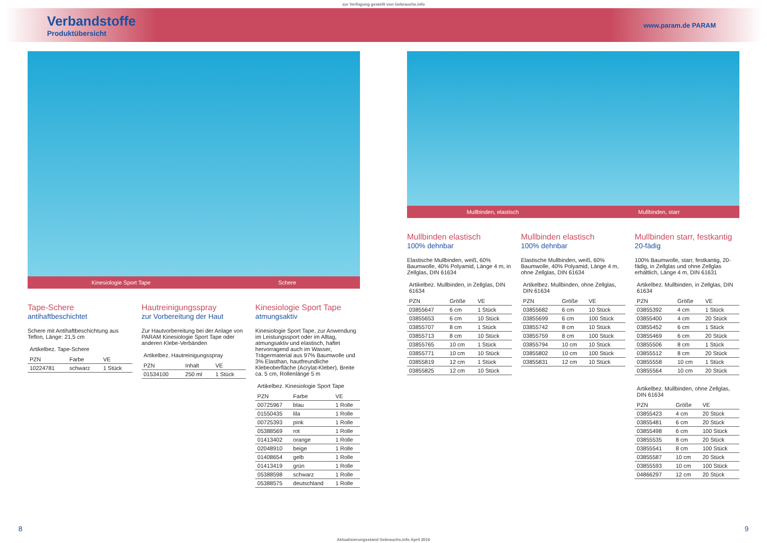zur Verfügung gestellt von Gebrauchs.info
Verbandstoffe
Produktübersicht
www.param.de PARAM
Kinesiologie Sport Tape Schere
Tape-Schere
antihaftbeschichtet
Schere mit Antihaftbeschichtung aus Teflon, Länge: 21,5 cm
Artikelbez. Tape-Schere
| PZN | Farbe | VE |
| --- | --- | --- |
| 10224781 | schwarz | 1 Stück |
Hautreinigungsspray
zur Vorbereitung der Haut
Zur Hautvorbereitung bei der Anlage von PARAM Kinesiologie Sport Tape oder anderen Klebe-Verbänden
Artikelbez. Hautreinigungsspray
| PZN | Inhalt | VE |
| --- | --- | --- |
| 01534100 | 250 ml | 1 Stück |
Kinesiologie Sport Tape
atmungsaktiv
Kinesiologie Sport Tape, zur Anwendung im Leistungssport oder im Alltag, atmungsaktiv und elastisch, haftet hervorragend auch im Wasser, Trägermaterial aus 97% Baumwolle und 3% Elasthan, hautfreundliche Klebeoberfläche (Acrylat-Kleber), Breite ca. 5 cm, Rollenlänge 5 m
Artikelbez. Kinesiologie Sport Tape
| PZN | Farbe | VE |
| --- | --- | --- |
| 00725967 | blau | 1 Rolle |
| 01550435 | lila | 1 Rolle |
| 00725393 | pink | 1 Rolle |
| 05388569 | rot | 1 Rolle |
| 01413402 | orange | 1 Rolle |
| 02048910 | beige | 1 Rolle |
| 01408654 | gelb | 1 Rolle |
| 01413419 | grün | 1 Rolle |
| 05388598 | schwarz | 1 Rolle |
| 05388575 | deutschland | 1 Rolle |
Mullbinden, elastisch Mullbinden, starr
Mullbinden elastisch
100% dehnbar
Elastische Mullbinden, weiß, 60% Baumwolle, 40% Polyamid, Länge 4 m, in Zellglas, DIN 61634
Artikelbez. Mullbinden, in Zellglas, DIN 61634
| PZN | Größe | VE |
| --- | --- | --- |
| 03855647 | 6 cm | 1 Stück |
| 03855653 | 6 cm | 10 Stück |
| 03855707 | 8 cm | 1 Stück |
| 03855713 | 8 cm | 10 Stück |
| 03855765 | 10 cm | 1 Stück |
| 03855771 | 10 cm | 10 Stück |
| 03855819 | 12 cm | 1 Stück |
| 03855825 | 12 cm | 10 Stück |
Mullbinden elastisch
100% dehnbar
Elastische Mullbinden, weiß, 60% Baumwolle, 40% Polyamid, Länge 4 m, ohne Zellglas, DIN 61634
Artikelbez. Mullbinden, ohne Zellglas, DIN 61634
| PZN | Größe | VE |
| --- | --- | --- |
| 03855682 | 6 cm | 10 Stück |
| 03855699 | 6 cm | 100 Stück |
| 03855742 | 8 cm | 10 Stück |
| 03855759 | 8 cm | 100 Stück |
| 03855794 | 10 cm | 10 Stück |
| 03855802 | 10 cm | 100 Stück |
| 03855831 | 12 cm | 10 Stück |
Mullbinden starr, festkantig
20-fädig
100% Baumwolle, starr, festkantig, 20-fädig, in Zellglas und ohne Zellglas erhältlich, Länge 4 m, DIN 61631
Artikelbez. Mullbinden, in Zellglas, DIN 61634
| PZN | Größe | VE |
| --- | --- | --- |
| 03855392 | 4 cm | 1 Stück |
| 03855400 | 4 cm | 20 Stück |
| 03855452 | 6 cm | 1 Stück |
| 03855469 | 6 cm | 20 Stück |
| 03855506 | 8 cm | 1 Stück |
| 03855512 | 8 cm | 20 Stück |
| 03855558 | 10 cm | 1 Stück |
| 03855564 | 10 cm | 20 Stück |
Artikelbez. Mullbinden, ohne Zellglas, DIN 61634
| PZN | Größe | VE |
| --- | --- | --- |
| 03855423 | 4 cm | 20 Stück |
| 03855481 | 6 cm | 20 Stück |
| 03855498 | 6 cm | 100 Stück |
| 03855535 | 8 cm | 20 Stück |
| 03855541 | 8 cm | 100 Stück |
| 03855587 | 10 cm | 20 Stück |
| 03855593 | 10 cm | 100 Stück |
| 04866297 | 12 cm | 20 Stück |
8 9
Aktualisierungsstand Gebrauchs.info April 2016